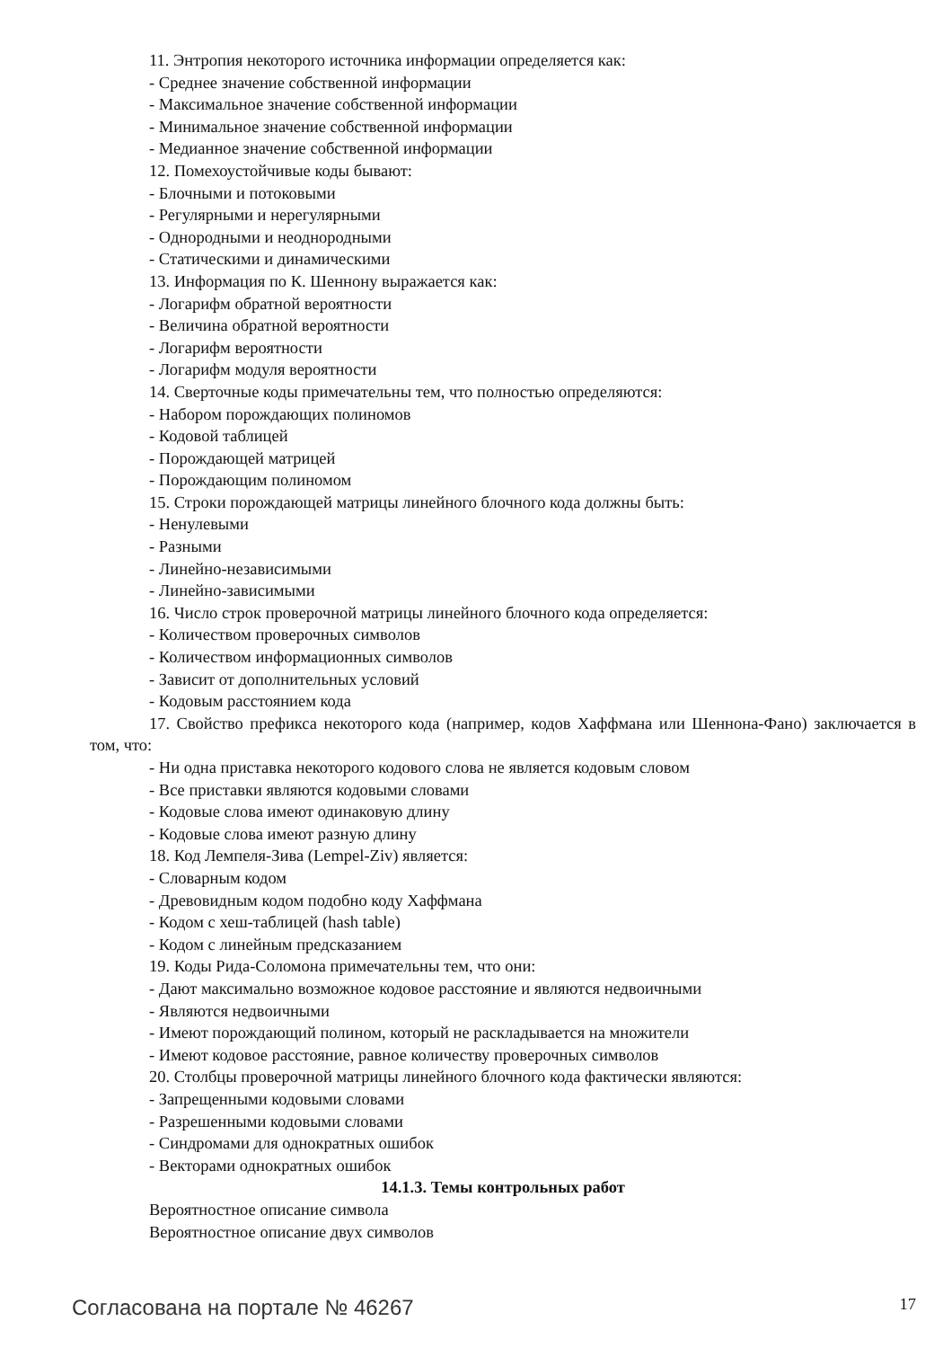11. Энтропия некоторого источника информации определяется как:
- Среднее значение собственной информации
- Максимальное значение собственной информации
- Минимальное значение собственной информации
- Медианное значение собственной информации
12. Помехоустойчивые коды бывают:
- Блочными и потоковыми
- Регулярными и нерегулярными
- Однородными и неоднородными
- Статическими и динамическими
13. Информация по К. Шеннону выражается как:
- Логарифм обратной вероятности
- Величина обратной вероятности
- Логарифм вероятности
- Логарифм модуля вероятности
14. Сверточные коды примечательны тем, что полностью определяются:
- Набором порождающих полиномов
- Кодовой таблицей
- Порождающей матрицей
- Порождающим полиномом
15. Строки порождающей матрицы линейного блочного кода должны быть:
- Ненулевыми
- Разными
- Линейно-независимыми
- Линейно-зависимыми
16. Число строк проверочной матрицы линейного блочного кода определяется:
- Количеством проверочных символов
- Количеством информационных символов
- Зависит от дополнительных условий
- Кодовым расстоянием кода
17. Свойство префикса некоторого кода (например, кодов Хаффмана или Шеннона-Фано) заключается в том, что:
- Ни одна приставка некоторого кодового слова не является кодовым словом
- Все приставки являются кодовыми словами
- Кодовые слова имеют одинаковую длину
- Кодовые слова имеют разную длину
18. Код Лемпеля-Зива (Lempel-Ziv) является:
- Словарным кодом
- Древовидным кодом подобно коду Хаффмана
- Кодом с хеш-таблицей (hash table)
- Кодом с линейным предсказанием
19. Коды Рида-Соломона примечательны тем, что они:
- Дают максимально возможное кодовое расстояние и являются недвоичными
- Являются недвоичными
- Имеют порождающий полином, который не раскладывается на множители
- Имеют кодовое расстояние, равное количеству проверочных символов
20. Столбцы проверочной матрицы линейного блочного кода фактически являются:
- Запрещенными кодовыми словами
- Разрешенными кодовыми словами
- Синдромами для однократных ошибок
- Векторами однократных ошибок
14.1.3. Темы контрольных работ
Вероятностное описание символа
Вероятностное описание двух символов
Согласована на портале № 46267 17